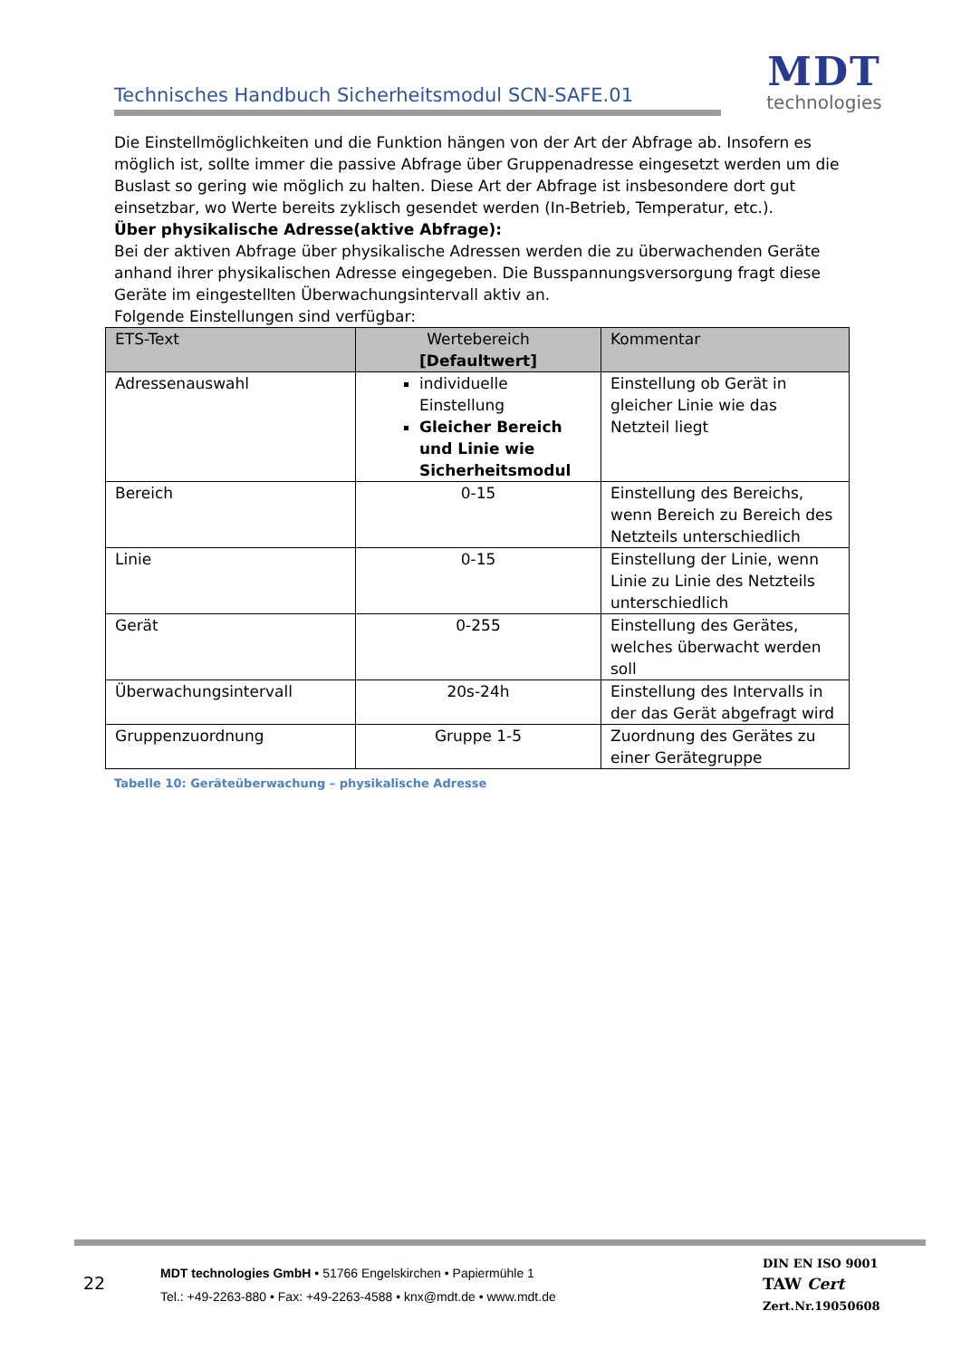Technisches Handbuch Sicherheitsmodul SCN-SAFE.01
MDT
technologies
Die Einstellmöglichkeiten und die Funktion hängen von der Art der Abfrage ab. Insofern es möglich ist, sollte immer die passive Abfrage über Gruppenadresse eingesetzt werden um die Buslast so gering wie möglich zu halten. Diese Art der Abfrage ist insbesondere dort gut einsetzbar, wo Werte bereits zyklisch gesendet werden (In-Betrieb, Temperatur, etc.).
Über physikalische Adresse(aktive Abfrage):
Bei der aktiven Abfrage über physikalische Adressen werden die zu überwachenden Geräte anhand ihrer physikalischen Adresse eingegeben. Die Busspannungsversorgung fragt diese Geräte im eingestellten Überwachungsintervall aktiv an.
Folgende Einstellungen sind verfügbar:
| ETS-Text | Wertebereich [Defaultwert] | Kommentar |
| --- | --- | --- |
| Adressenauswahl | individuelle Einstellung Gleicher Bereich und Linie wie Sicherheitsmodul | Einstellung ob Gerät in gleicher Linie wie das Netzteil liegt |
| Bereich | 0-15 | Einstellung des Bereichs, wenn Bereich zu Bereich des Netzteils unterschiedlich |
| Linie | 0-15 | Einstellung der Linie, wenn Linie zu Linie des Netzteils unterschiedlich |
| Gerät | 0-255 | Einstellung des Gerätes, welches überwacht werden soll |
| Überwachungsintervall | 20s-24h | Einstellung des Intervalls in der das Gerät abgefragt wird |
| Gruppenzuordnung | Gruppe 1-5 | Zuordnung des Gerätes zu einer Gerätegruppe |
Tabelle 10: Geräteüberwachung – physikalische Adresse
22
MDT technologies GmbH • 51766 Engelskirchen • Papiermühle 1
Tel.: +49-2263-880 • Fax: +49-2263-4588 • knx@mdt.de • www.mdt.de
DIN EN ISO 9001
TAW Cert
Zert.Nr.19050608